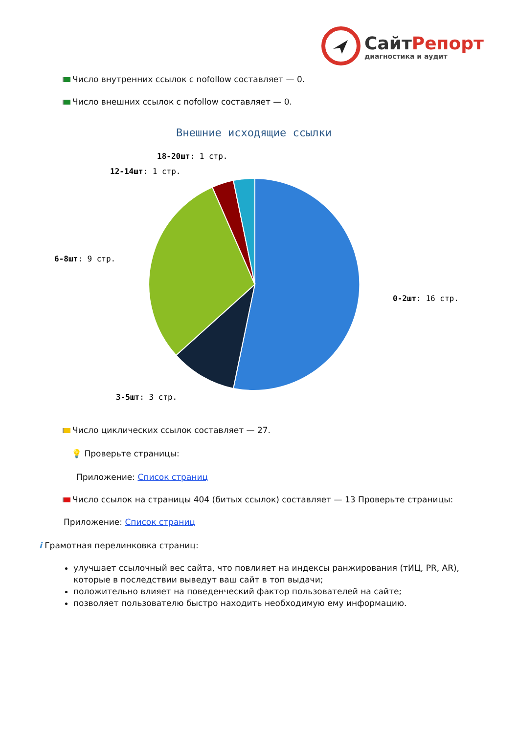Сайт Репорт
диагностика и аудит
Число внутренних ссылок с nofollow составляет — 0.
Число внешних ссылок с nofollow составляет — 0.
Внешние исходящие ссылки
0-2шт: 16 стр.
3-5шт: 3 стр.
6-8шт: 9 стр.
12-14шт: 1 стр.
18-20шт: 1 стр.
Число циклических ссылок составляет — 27.
💡 Проверьте страницы:
Приложение: Список страниц
Число ссылок на страницы 404 (битых ссылок) составляет — 13 Проверьте страницы:
Приложение: Список страниц
i Грамотная перелинковка страниц:
улучшает ссылочный вес сайта, что повлияет на индексы ранжирования (тИЦ, PR, AR), которые в последствии выведут ваш сайт в топ выдачи;
положительно влияет на поведенческий фактор пользователей на сайте;
позволяет пользователю быстро находить необходимую ему информацию.